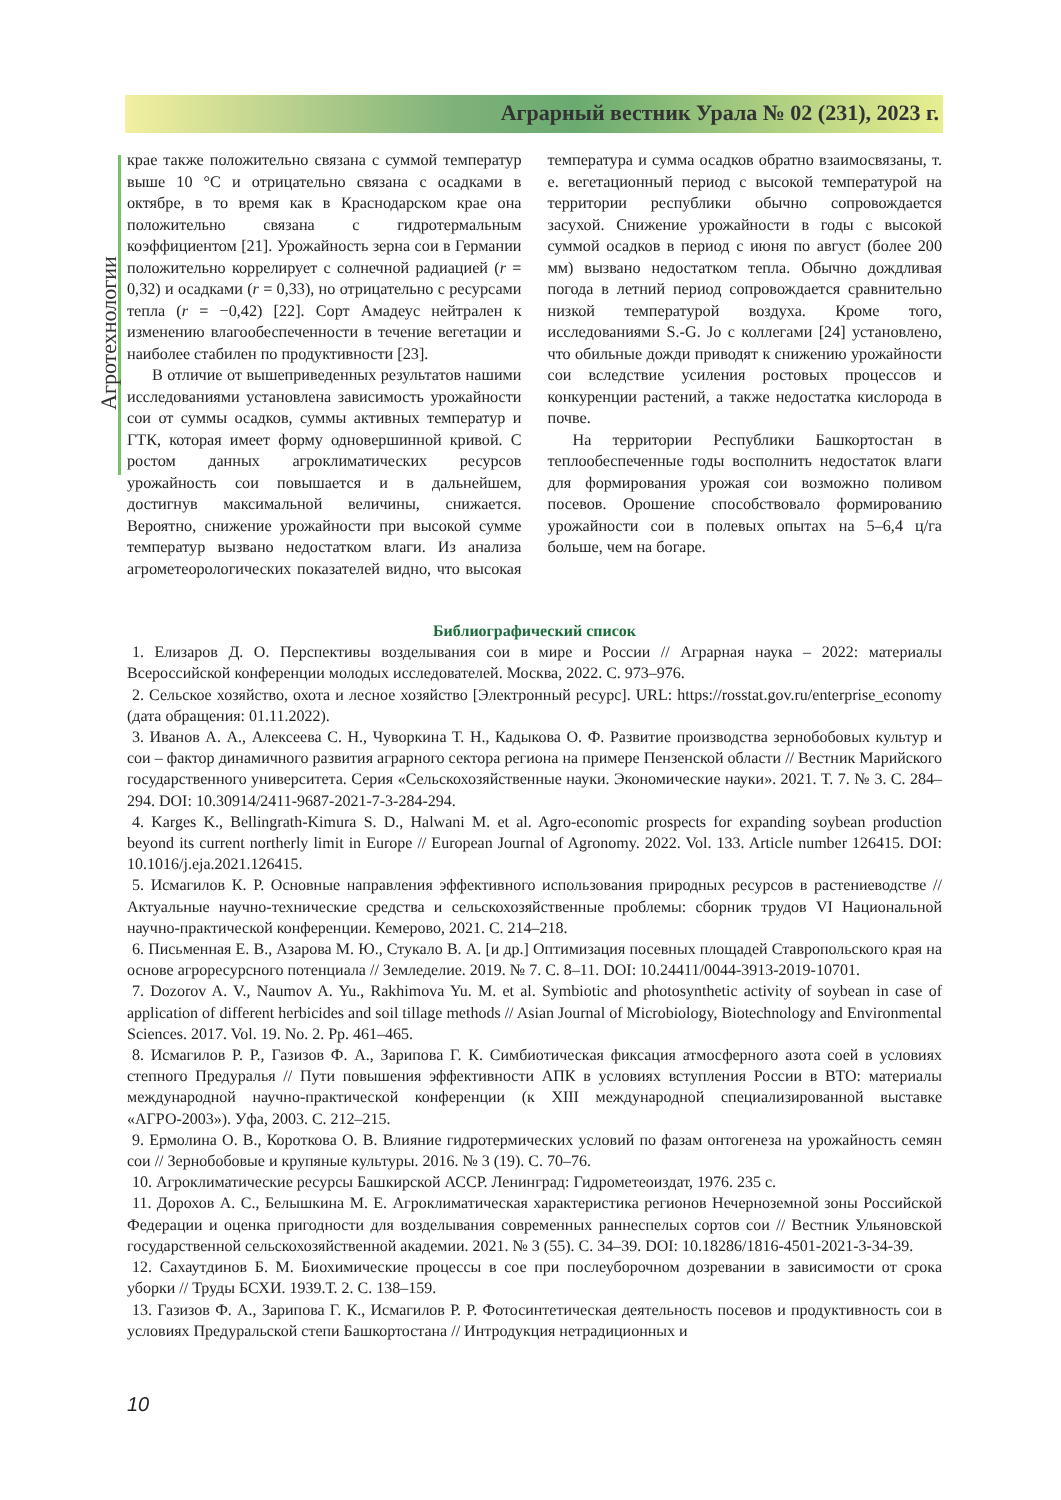Аграрный вестник Урала № 02 (231), 2023 г.
Агротехнологии
крае также положительно связана с суммой температур выше 10 °С и отрицательно связана с осадками в октябре, в то время как в Краснодарском крае она положительно связана с гидротермальным коэффициентом [21]. Урожайность зерна сои в Германии положительно коррелирует с солнечной радиацией (r = 0,32) и осадками (r = 0,33), но отрицательно с ресурсами тепла (r = −0,42) [22]. Сорт Амадеус нейтрален к изменению влагообеспеченности в течение вегетации и наиболее стабилен по продуктивности [23].
В отличие от вышеприведенных результатов нашими исследованиями установлена зависимость урожайности сои от суммы осадков, суммы активных температур и ГТК, которая имеет форму одновершинной кривой. С ростом данных агроклиматических ресурсов урожайность сои повышается и в дальнейшем, достигнув максимальной величины, снижается. Вероятно, снижение урожайности при высокой сумме температур вызвано недостатком влаги. Из анализа агрометеорологических показателей видно, что высокая температура и сумма осадков обратно взаимосвязаны, т. е. вегетационный период с высокой температурой на территории республики обычно сопровождается засухой. Снижение урожайности в годы с высокой суммой осадков в период с июня по август (более 200 мм) вызвано недостатком тепла. Обычно дождливая погода в летний период сопровождается сравнительно низкой температурой воздуха. Кроме того, исследованиями S.-G. Jo с коллегами [24] установлено, что обильные дожди приводят к снижению урожайности сои вследствие усиления ростовых процессов и конкуренции растений, а также недостатка кислорода в почве.
На территории Республики Башкортостан в теплообеспеченные годы восполнить недостаток влаги для формирования урожая сои возможно поливом посевов. Орошение способствовало формированию урожайности сои в полевых опытах на 5–6,4 ц/га больше, чем на богаре.
Библиографический список
1. Елизаров Д. О. Перспективы возделывания сои в мире и России // Аграрная наука – 2022: материалы Всероссийской конференции молодых исследователей. Москва, 2022. С. 973–976.
2. Сельское хозяйство, охота и лесное хозяйство [Электронный ресурс]. URL: https://rosstat.gov.ru/enterprise_economy (дата обращения: 01.11.2022).
3. Иванов А. А., Алексеева С. Н., Чуворкина Т. Н., Кадыкова О. Ф. Развитие производства зернобобовых культур и сои – фактор динамичного развития аграрного сектора региона на примере Пензенской области // Вестник Марийского государственного университета. Серия «Сельскохозяйственные науки. Экономические науки». 2021. Т. 7. № 3. С. 284–294. DOI: 10.30914/2411-9687-2021-7-3-284-294.
4. Karges K., Bellingrath-Kimura S. D., Halwani M. et al. Agro-economic prospects for expanding soybean production beyond its current northerly limit in Europe // European Journal of Agronomy. 2022. Vol. 133. Article number 126415. DOI: 10.1016/j.eja.2021.126415.
5. Исмагилов К. Р. Основные направления эффективного использования природных ресурсов в растениеводстве // Актуальные научно-технические средства и сельскохозяйственные проблемы: сборник трудов VI Национальной научно-практической конференции. Кемерово, 2021. С. 214–218.
6. Письменная Е. В., Азарова М. Ю., Стукало В. А. [и др.] Оптимизация посевных площадей Ставропольского края на основе агроресурсного потенциала // Земледелие. 2019. № 7. С. 8–11. DOI: 10.24411/0044-3913-2019-10701.
7. Dozorov A. V., Naumov A. Yu., Rakhimova Yu. M. et al. Symbiotic and photosynthetic activity of soybean in case of application of different herbicides and soil tillage methods // Asian Journal of Microbiology, Biotechnology and Environmental Sciences. 2017. Vol. 19. No. 2. Pp. 461–465.
8. Исмагилов Р. Р., Газизов Ф. А., Зарипова Г. К. Симбиотическая фиксация атмосферного азота соей в условиях степного Предуралья // Пути повышения эффективности АПК в условиях вступления России в ВТО: материалы международной научно-практической конференции (к XIII международной специализированной выставке «АГРО-2003»). Уфа, 2003. С. 212–215.
9. Ермолина О. В., Короткова О. В. Влияние гидротермических условий по фазам онтогенеза на урожайность семян сои // Зернобобовые и крупяные культуры. 2016. № 3 (19). С. 70–76.
10. Агроклиматические ресурсы Башкирской АССР. Ленинград: Гидрометеоиздат, 1976. 235 с.
11. Дорохов А. С., Белышкина М. Е. Агроклиматическая характеристика регионов Нечерноземной зоны Российской Федерации и оценка пригодности для возделывания современных раннеспелых сортов сои // Вестник Ульяновской государственной сельскохозяйственной академии. 2021. № 3 (55). С. 34–39. DOI: 10.18286/1816-4501-2021-3-34-39.
12. Сахаутдинов Б. М. Биохимические процессы в сое при послеуборочном дозревании в зависимости от срока уборки // Труды БСХИ. 1939.Т. 2. С. 138–159.
13. Газизов Ф. А., Зарипова Г. К., Исмагилов Р. Р. Фотосинтетическая деятельность посевов и продуктивность сои в условиях Предуральской степи Башкортостана // Интродукция нетрадиционных и
10